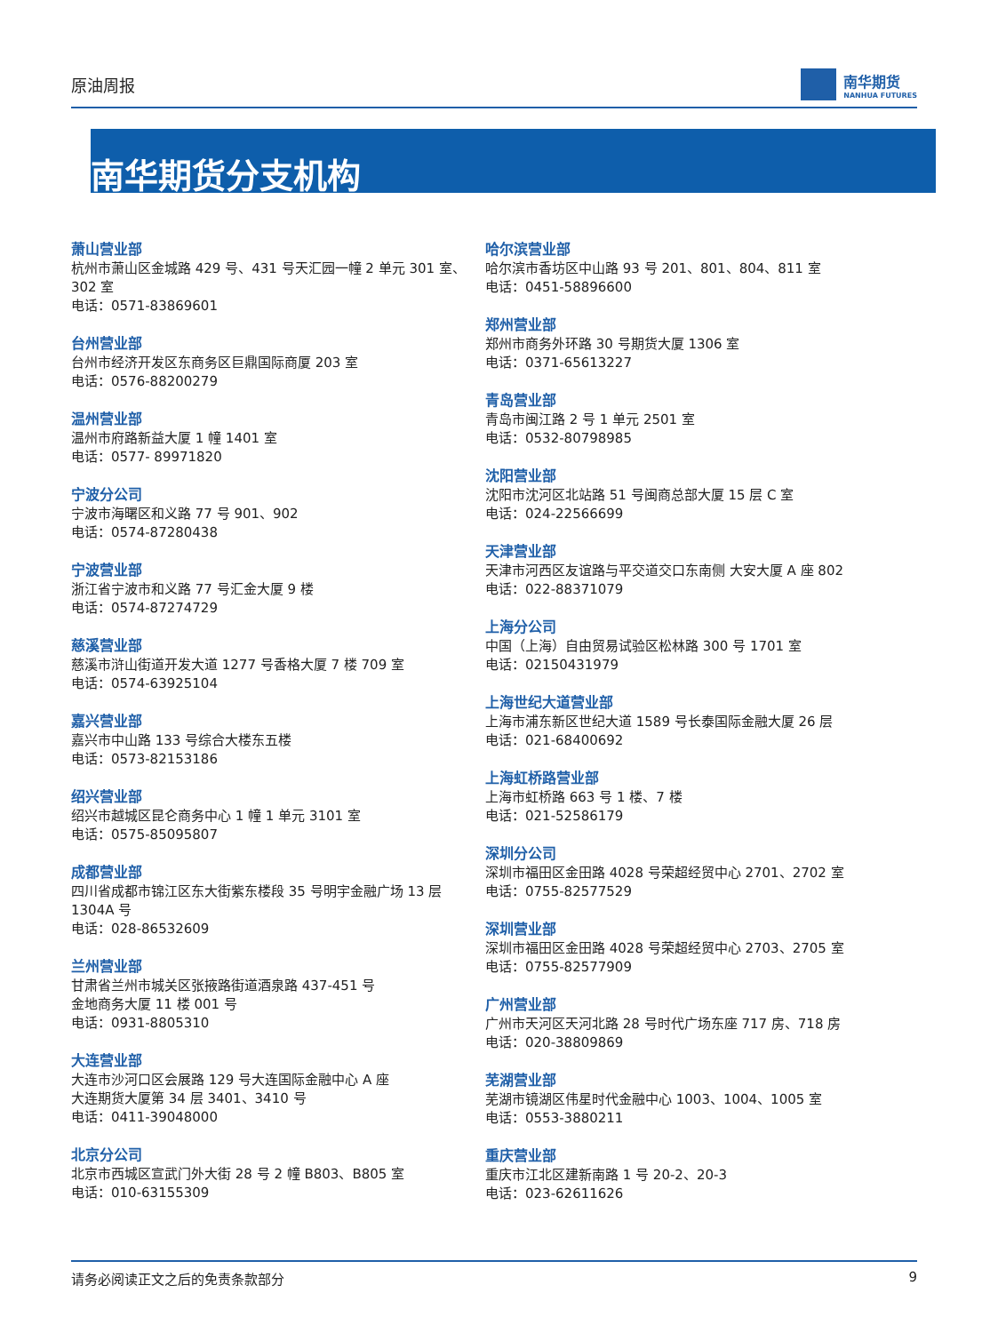原油周报 南华期货
NANHUA FUTURES
南华期货分支机构
萧山营业部
杭州市萧山区金城路 429 号、431 号天汇园一幢 2 单元 301 室、302 室
电话：0571-83869601
台州营业部
台州市经济开发区东商务区巨鼎国际商厦 203 室
电话：0576-88200279
温州营业部
温州市府路新益大厦 1 幢 1401 室
电话：0577- 89971820
宁波分公司
宁波市海曙区和义路 77 号 901、902
电话：0574-87280438
宁波营业部
浙江省宁波市和义路 77 号汇金大厦 9 楼
电话：0574-87274729
慈溪营业部
慈溪市浒山街道开发大道 1277 号香格大厦 7 楼 709 室
电话：0574-63925104
嘉兴营业部
嘉兴市中山路 133 号综合大楼东五楼
电话：0573-82153186
绍兴营业部
绍兴市越城区昆仑商务中心 1 幢 1 单元 3101 室
电话：0575-85095807
成都营业部
四川省成都市锦江区东大街紫东楼段 35 号明宇金融广场 13 层 1304A 号
电话：028-86532609
兰州营业部
甘肃省兰州市城关区张掖路街道酒泉路 437-451 号
金地商务大厦 11 楼 001 号
电话：0931-8805310
大连营业部
大连市沙河口区会展路 129 号大连国际金融中心 A 座
大连期货大厦第 34 层 3401、3410 号
电话：0411-39048000
北京分公司
北京市西城区宣武门外大街 28 号 2 幢 B803、B805 室
电话：010-63155309
哈尔滨营业部
哈尔滨市香坊区中山路 93 号 201、801、804、811 室
电话：0451-58896600
郑州营业部
郑州市商务外环路 30 号期货大厦 1306 室
电话：0371-65613227
青岛营业部
青岛市闽江路 2 号 1 单元 2501 室
电话：0532-80798985
沈阳营业部
沈阳市沈河区北站路 51 号闽商总部大厦 15 层 C 室
电话：024-22566699
天津营业部
天津市河西区友谊路与平交道交口东南侧 大安大厦 A 座 802
电话：022-88371079
上海分公司
中国（上海）自由贸易试验区松林路 300 号 1701 室
电话：02150431979
上海世纪大道营业部
上海市浦东新区世纪大道 1589 号长泰国际金融大厦 26 层
电话：021-68400692
上海虹桥路营业部
上海市虹桥路 663 号 1 楼、7 楼
电话：021-52586179
深圳分公司
深圳市福田区金田路 4028 号荣超经贸中心 2701、2702 室
电话：0755-82577529
深圳营业部
深圳市福田区金田路 4028 号荣超经贸中心 2703、2705 室
电话：0755-82577909
广州营业部
广州市天河区天河北路 28 号时代广场东座 717 房、718 房
电话：020-38809869
芜湖营业部
芜湖市镜湖区伟星时代金融中心 1003、1004、1005 室
电话：0553-3880211
重庆营业部
重庆市江北区建新南路 1 号 20-2、20-3
电话：023-62611626
请务必阅读正文之后的免责条款部分 9